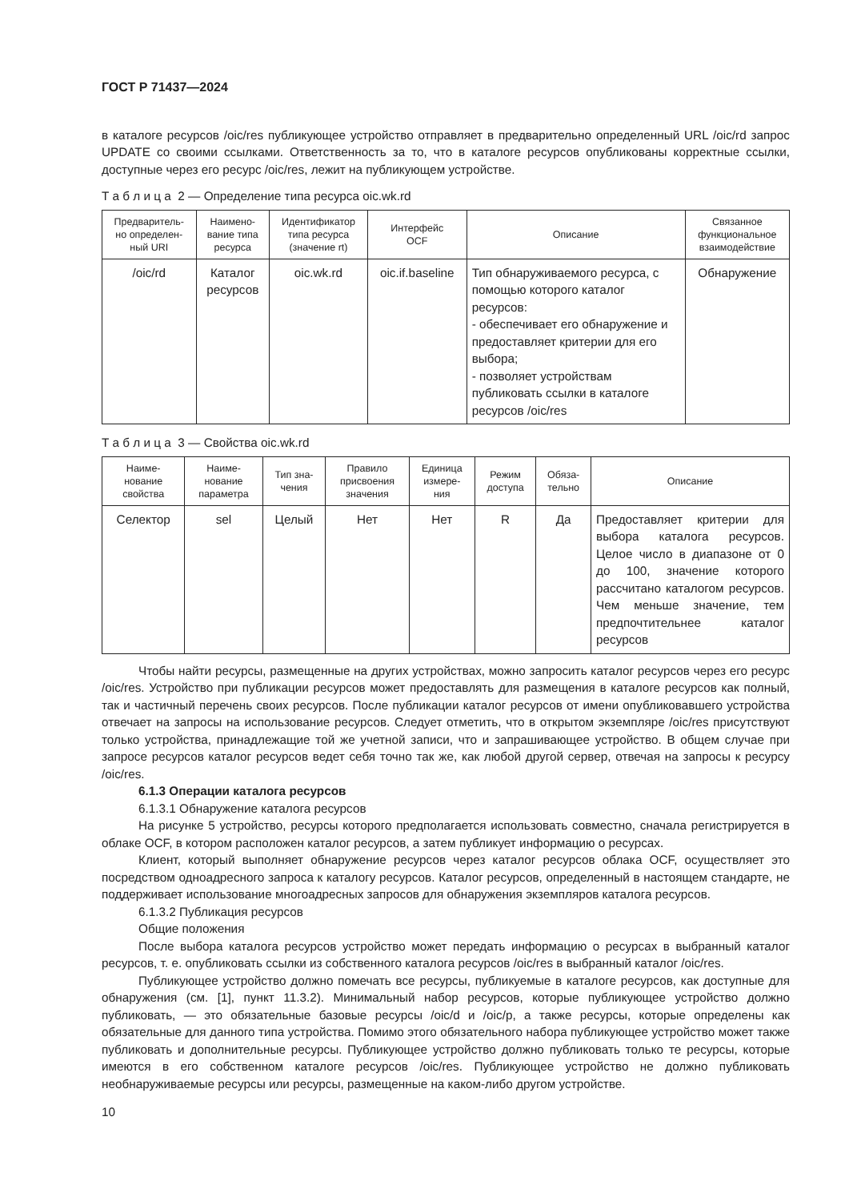ГОСТ Р 71437—2024
в каталоге ресурсов /oic/res публикующее устройство отправляет в предварительно определенный URL /oic/rd запрос UPDATE со своими ссылками. Ответственность за то, что в каталоге ресурсов опубликованы корректные ссылки, доступные через его ресурс /oic/res, лежит на публикующем устройстве.
Т а б л и ц а 2 — Определение типа ресурса oic.wk.rd
| Предваритель- но определен- ный URI | Наимено- вание типа ресурса | Идентификатор типа ресурса (значение rt) | Интерфейс OCF | Описание | Связанное функциональное взаимодействие |
| --- | --- | --- | --- | --- | --- |
| /oic/rd | Каталог ресурсов | oic.wk.rd | oic.if.baseline | Тип обнаруживаемого ресурса, с помощью которого каталог ресурсов: - обеспечивает его обнаружение и предоставляет критерии для его выбора; - позволяет устройствам публиковать ссылки в каталоге ресурсов /oic/res | Обнаружение |
Т а б л и ц а 3 — Свойства oic.wk.rd
| Наиме- нование свойства | Наиме- нование параметра | Тип зна- чения | Правило присвоения значения | Единица измере- ния | Режим доступа | Обяза- тельно | Описание |
| --- | --- | --- | --- | --- | --- | --- | --- |
| Селектор | sel | Целый | Нет | Нет | R | Да | Предоставляет критерии для выбора каталога ресурсов. Целое число в диапазоне от 0 до 100, значение которого рассчитано каталогом ресурсов. Чем меньше значение, тем предпочтительнее каталог ресурсов |
Чтобы найти ресурсы, размещенные на других устройствах, можно запросить каталог ресурсов через его ресурс /oic/res. Устройство при публикации ресурсов может предоставлять для размещения в каталоге ресурсов как полный, так и частичный перечень своих ресурсов. После публикации каталог ресурсов от имени опубликовавшего устройства отвечает на запросы на использование ресурсов. Следует отметить, что в открытом экземпляре /oic/res присутствуют только устройства, принадлежащие той же учетной записи, что и запрашивающее устройство. В общем случае при запросе ресурсов каталог ресурсов ведет себя точно так же, как любой другой сервер, отвечая на запросы к ресурсу /oic/res.
6.1.3 Операции каталога ресурсов
6.1.3.1 Обнаружение каталога ресурсов
На рисунке 5 устройство, ресурсы которого предполагается использовать совместно, сначала регистрируется в облаке OCF, в котором расположен каталог ресурсов, а затем публикует информацию о ресурсах.
Клиент, который выполняет обнаружение ресурсов через каталог ресурсов облака OCF, осуществляет это посредством одноадресного запроса к каталогу ресурсов. Каталог ресурсов, определенный в настоящем стандарте, не поддерживает использование многоадресных запросов для обнаружения экземпляров каталога ресурсов.
6.1.3.2 Публикация ресурсов
Общие положения
После выбора каталога ресурсов устройство может передать информацию о ресурсах в выбранный каталог ресурсов, т. е. опубликовать ссылки из собственного каталога ресурсов /oic/res в выбранный каталог /oic/res.
Публикующее устройство должно помечать все ресурсы, публикуемые в каталоге ресурсов, как доступные для обнаружения (см. [1], пункт 11.3.2). Минимальный набор ресурсов, которые публикующее устройство должно публиковать, — это обязательные базовые ресурсы /oic/d и /oic/p, а также ресурсы, которые определены как обязательные для данного типа устройства. Помимо этого обязательного набора публикующее устройство может также публиковать и дополнительные ресурсы. Публикующее устройство должно публиковать только те ресурсы, которые имеются в его собственном каталоге ресурсов /oic/res. Публикующее устройство не должно публиковать необнаруживаемые ресурсы или ресурсы, размещенные на каком-либо другом устройстве.
10